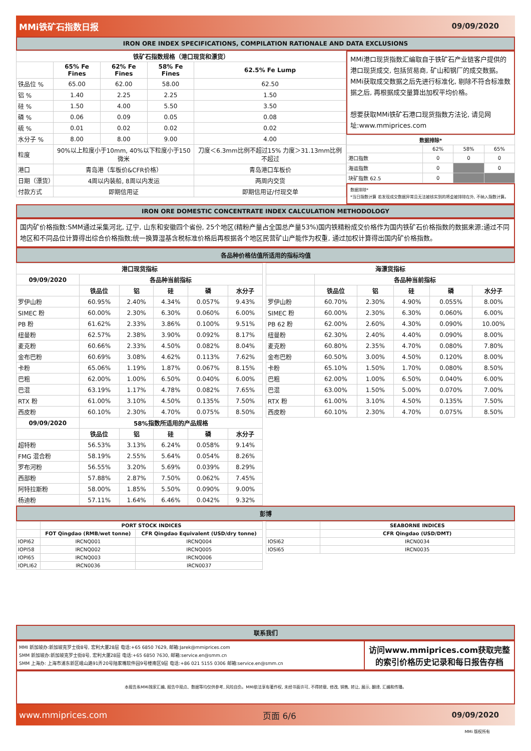MMi铁矿石指数日报 09/09/2020
IRON ORE INDEX SPECIFICATIONS, COMPILATION RATIONALE AND DATA EXCLUSIONS
| 铁矿石指数规格（港口现货和漂货） | | | | |
| --- | --- | --- | --- | --- |
| | 65% Fe Fines | 62% Fe Fines | 58% Fe Fines | 62.5% Fe Lump |
| 铁品位 % | 65.00 | 62.00 | 58.00 | 62.50 |
| 铝 % | 1.40 | 2.25 | 2.25 | 1.50 |
| 硅 % | 1.50 | 4.00 | 5.50 | 3.50 |
| 磷 % | 0.06 | 0.09 | 0.05 | 0.08 |
| 硫 % | 0.01 | 0.02 | 0.02 | 0.02 |
| 水分子 % | 8.00 | 8.00 | 9.00 | 4.00 |
| 粒度 | 90%以上粒度小于10mm, 40%以下粒度小于150微米 | | | 刀度＜6.3mm比例不超过15% 力度＞31.13mm比例不超过 |
| 港口 | 青岛港（车板价&CFR价格） | | | 青岛港口车板价 |
| 日期（漂货） | 4周以内装船, 8周以内发运 | | | 两周内交货 |
| 付款方式 | 即期信用证 | | | 即期信用证/付现交单 |
MMi港口现货指数汇编取自于铁矿石产业链客户提供的港口现货成交, 包括贸易商, 矿山和钢厂的成交数据。MMi获取成交数据之后先进行标准化, 剔除不符合标准数据之后, 再根据成交量算出加权平均价格。
想要获取MMi铁矿石港口现货指数方法论, 请见网址:www.mmiprices.com
| 数据排除* | | | |
| --- | --- | --- | --- |
| | 62% | 58% | 65% |
| 港口指数 | 0 | 0 | 0 |
| 海运指数 | 0 | | 0 |
| 块矿指数 62.5 | 0 | | |
数据排除*
*当日指数计算 若发现成交数据异常且无法被核实到的将会被排除在外, 不纳入指数计算。
IRON ORE DOMESTIC CONCENTRATE INDEX CALCULATION METHODOLOGY
国内矿价格指数:SMM通过采集河北, 辽宁, 山东和安徽四个省份, 25个地区(精粉产量占全国总产量53%)国内铁精粉成交价格作为国内铁矿石价格指数的数据来源;通过不同地区和不同品位计算得出综合价格指数;统一换算湿基含税标准价格后再根据各个地区民营矿山产能作为权重, 通过加权计算得出国内矿价格指数。
各品种价格估值所适用的指标均值
| 港口现货指标 | | | | | |
| --- | --- | --- | --- | --- | --- |
| 09/09/2020 | 各品种当前指标 | | | | |
| | 铁品位 | 铝 | 硅 | 磷 | 水分子 |
| 罗伊山粉 | 60.95% | 2.40% | 4.34% | 0.057% | 9.43% |
| SIMEC 粉 | 60.00% | 2.30% | 6.30% | 0.060% | 6.00% |
| PB 粉 | 61.62% | 2.33% | 3.86% | 0.100% | 9.51% |
| 纽曼粉 | 62.57% | 2.38% | 3.90% | 0.092% | 8.17% |
| 麦克粉 | 60.66% | 2.33% | 4.50% | 0.082% | 8.04% |
| 金布巴粉 | 60.69% | 3.08% | 4.62% | 0.113% | 7.62% |
| 卡粉 | 65.06% | 1.19% | 1.87% | 0.067% | 8.15% |
| 巴粗 | 62.00% | 1.00% | 6.50% | 0.040% | 6.00% |
| 巴混 | 63.19% | 1.17% | 4.78% | 0.082% | 7.65% |
| RTX 粉 | 61.00% | 3.10% | 4.50% | 0.135% | 7.50% |
| 西皮粉 | 60.10% | 2.30% | 4.70% | 0.075% | 8.50% |
| 09/09/2020 | 58%指数所适用的产品规格 | | | | |
| | 铁品位 | 铝 | 硅 | 磷 | 水分子 |
| 超特粉 | 56.53% | 3.13% | 6.24% | 0.058% | 9.14% |
| FMG 混合粉 | 58.19% | 2.55% | 5.64% | 0.054% | 8.26% |
| 罗布河粉 | 56.55% | 3.20% | 5.69% | 0.039% | 8.29% |
| 西部粉 | 57.88% | 2.87% | 7.50% | 0.062% | 7.45% |
| 阿特拉斯粉 | 58.00% | 1.85% | 5.50% | 0.090% | 9.00% |
| 杨迪粉 | 57.11% | 1.64% | 6.46% | 0.042% | 9.32% |
| 海漂货指标 | | | | | |
| --- | --- | --- | --- | --- | --- |
| | 各品种当前指标 | | | | |
| | 铁品位 | 铝 | 硅 | 磷 | 水分子 |
| 罗伊山粉 | 60.70% | 2.30% | 4.90% | 0.055% | 8.00% |
| SIMEC 粉 | 60.00% | 2.30% | 6.30% | 0.060% | 6.00% |
| PB 62 粉 | 62.00% | 2.60% | 4.30% | 0.090% | 10.00% |
| 纽曼粉 | 62.30% | 2.40% | 4.40% | 0.090% | 8.00% |
| 麦克粉 | 60.80% | 2.35% | 4.70% | 0.080% | 7.80% |
| 金布巴粉 | 60.50% | 3.00% | 4.50% | 0.120% | 8.00% |
| 卡粉 | 65.10% | 1.50% | 1.70% | 0.080% | 8.50% |
| 巴粗 | 62.00% | 1.00% | 6.50% | 0.040% | 6.00% |
| 巴混 | 63.00% | 1.50% | 5.00% | 0.070% | 7.00% |
| RTX 粉 | 61.00% | 3.10% | 4.50% | 0.135% | 7.50% |
| 西皮粉 | 60.10% | 2.30% | 4.70% | 0.075% | 8.50% |
彭博
| | PORT STOCK INDICES | |
| | FOT Qingdao (RMB/wet tonne) | CFR Qingdao Equivalent (USD/dry tonne) |
| IOPI62 | IRCNQ001 | IRCNQ004 |
| IOPI58 | IRCNQ002 | IRCNQ005 |
| IOPI65 | IRCNQ003 | IRCNQ006 |
| IOPLI62 | IRCN0036 | IRCN0037 |
| | SEABORNE INDICES |
| | CFR Qingdao (USD/DMT) |
| IOSI62 | IRCN0034 |
| IOSI65 | IRCN0035 |
联系我们
MMI 新加坡办:新加坡克罗士街8号, 宏利大厦28层 电话:+65 6850 7629, 邮箱:Jarek@mmiprices.com
SMM 新加坡办:新加坡克罗士街8号, 宏利大厦28层 电话:+65 6850 7630, 邮箱:service.en@smm.cn
SMM 上海办: 上海市浦东新区峨山路91弄20号陆家嘴软件园9号楼南区9层 电话:+86 021 5155 0306 邮箱:service.en@smm.cn
访问www.mmiprices.com获取完整的索引价格历史记录和每日报告存档
本报告系MMi独家汇编, 报告中观点、数据等均仅供参考, 风险自负。MMi依法享有著作权, 未经书面许可, 不得转载, 修改, 销售, 转让, 展示, 翻译, 汇编和传播。
www.mmiprices.com 页面 6/6 09/09/2020
MMi 版权所有